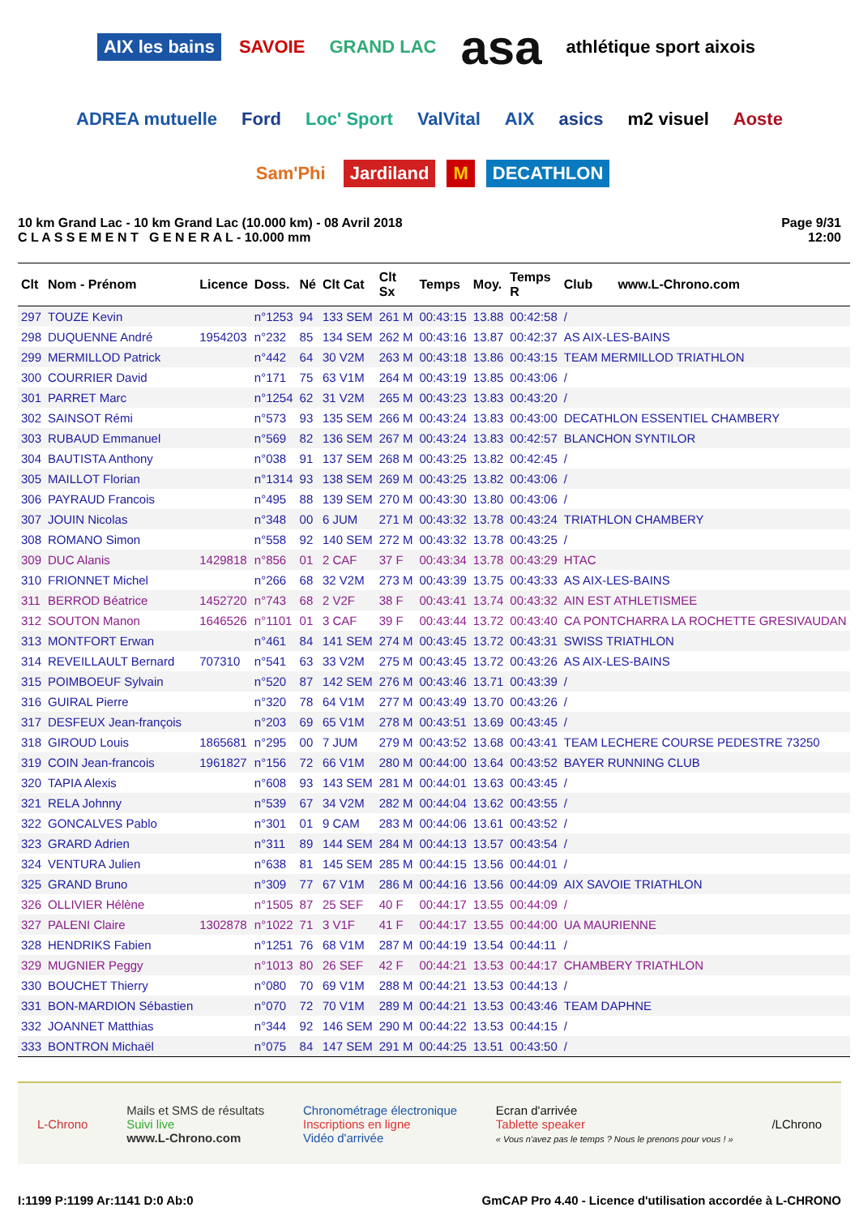AIX les bains SAVOIE GRAND LAC asa athlétique sport aixois ADREA mutuelle Ford Loc' Sport ValVital AIX asics m2 visuel Aoste Sam'Phi Jardiland M DECATHLON
10 km Grand Lac - 10 km Grand Lac (10.000 km) - 08 Avril 2018
C L A S S E M E N T G E N E R A L - 10.000 mm
Page 9/31
12:00
| Clt | Nom - Prénom | Licence | Doss. | Né | Clt Cat | Clt Sx | Temps | Moy. | Temps R | Club www.L-Chrono.com |
| --- | --- | --- | --- | --- | --- | --- | --- | --- | --- | --- |
| 297 | TOUZE Kevin | | n°1253 | 94 | 133 SEM | 261 M | 00:43:15 | 13.88 | 00:42:58 | / |
| 298 | DUQUENNE André | 1954203 | n°232 | 85 | 134 SEM | 262 M | 00:43:16 | 13.87 | 00:42:37 | AS AIX-LES-BAINS |
| 299 | MERMILLOD Patrick | | n°442 | 64 | 30 V2M | 263 M | 00:43:18 | 13.86 | 00:43:15 | TEAM MERMILLOD TRIATHLON |
| 300 | COURRIER David | | n°171 | 75 | 63 V1M | 264 M | 00:43:19 | 13.85 | 00:43:06 | / |
| 301 | PARRET Marc | | n°1254 | 62 | 31 V2M | 265 M | 00:43:23 | 13.83 | 00:43:20 | / |
| 302 | SAINSOT Rémi | | n°573 | 93 | 135 SEM | 266 M | 00:43:24 | 13.83 | 00:43:00 | DECATHLON ESSENTIEL CHAMBERY |
| 303 | RUBAUD Emmanuel | | n°569 | 82 | 136 SEM | 267 M | 00:43:24 | 13.83 | 00:42:57 | BLANCHON SYNTILOR |
| 304 | BAUTISTA Anthony | | n°038 | 91 | 137 SEM | 268 M | 00:43:25 | 13.82 | 00:42:45 | / |
| 305 | MAILLOT Florian | | n°1314 | 93 | 138 SEM | 269 M | 00:43:25 | 13.82 | 00:43:06 | / |
| 306 | PAYRAUD Francois | | n°495 | 88 | 139 SEM | 270 M | 00:43:30 | 13.80 | 00:43:06 | / |
| 307 | JOUIN Nicolas | | n°348 | 00 | 6 JUM | 271 M | 00:43:32 | 13.78 | 00:43:24 | TRIATHLON CHAMBERY |
| 308 | ROMANO Simon | | n°558 | 92 | 140 SEM | 272 M | 00:43:32 | 13.78 | 00:43:25 | / |
| 309 | DUC Alanis | 1429818 | n°856 | 01 | 2 CAF | 37 F | 00:43:34 | 13.78 | 00:43:29 | HTAC |
| 310 | FRIONNET Michel | | n°266 | 68 | 32 V2M | 273 M | 00:43:39 | 13.75 | 00:43:33 | AS AIX-LES-BAINS |
| 311 | BERROD Béatrice | 1452720 | n°743 | 68 | 2 V2F | 38 F | 00:43:41 | 13.74 | 00:43:32 | AIN EST ATHLETISMEE |
| 312 | SOUTON Manon | 1646526 | n°1101 | 01 | 3 CAF | 39 F | 00:43:44 | 13.72 | 00:43:40 | CA PONTCHARRA LA ROCHETTE GRESIVAUDAN |
| 313 | MONTFORT Erwan | | n°461 | 84 | 141 SEM | 274 M | 00:43:45 | 13.72 | 00:43:31 | SWISS TRIATHLON |
| 314 | REVEILLAULT Bernard | 707310 | n°541 | 63 | 33 V2M | 275 M | 00:43:45 | 13.72 | 00:43:26 | AS AIX-LES-BAINS |
| 315 | POIMBOEUF Sylvain | | n°520 | 87 | 142 SEM | 276 M | 00:43:46 | 13.71 | 00:43:39 | / |
| 316 | GUIRAL Pierre | | n°320 | 78 | 64 V1M | 277 M | 00:43:49 | 13.70 | 00:43:26 | / |
| 317 | DESFEUX Jean-françois | | n°203 | 69 | 65 V1M | 278 M | 00:43:51 | 13.69 | 00:43:45 | / |
| 318 | GIROUD Louis | 1865681 | n°295 | 00 | 7 JUM | 279 M | 00:43:52 | 13.68 | 00:43:41 | TEAM LECHERE COURSE PEDESTRE 73250 |
| 319 | COIN Jean-francois | 1961827 | n°156 | 72 | 66 V1M | 280 M | 00:44:00 | 13.64 | 00:43:52 | BAYER RUNNING CLUB |
| 320 | TAPIA Alexis | | n°608 | 93 | 143 SEM | 281 M | 00:44:01 | 13.63 | 00:43:45 | / |
| 321 | RELA Johnny | | n°539 | 67 | 34 V2M | 282 M | 00:44:04 | 13.62 | 00:43:55 | / |
| 322 | GONCALVES Pablo | | n°301 | 01 | 9 CAM | 283 M | 00:44:06 | 13.61 | 00:43:52 | / |
| 323 | GRARD Adrien | | n°311 | 89 | 144 SEM | 284 M | 00:44:13 | 13.57 | 00:43:54 | / |
| 324 | VENTURA Julien | | n°638 | 81 | 145 SEM | 285 M | 00:44:15 | 13.56 | 00:44:01 | / |
| 325 | GRAND Bruno | | n°309 | 77 | 67 V1M | 286 M | 00:44:16 | 13.56 | 00:44:09 | AIX SAVOIE TRIATHLON |
| 326 | OLLIVIER Hélène | | n°1505 | 87 | 25 SEF | 40 F | 00:44:17 | 13.55 | 00:44:09 | / |
| 327 | PALENI Claire | 1302878 | n°1022 | 71 | 3 V1F | 41 F | 00:44:17 | 13.55 | 00:44:00 | UA MAURIENNE |
| 328 | HENDRIKS Fabien | | n°1251 | 76 | 68 V1M | 287 M | 00:44:19 | 13.54 | 00:44:11 | / |
| 329 | MUGNIER Peggy | | n°1013 | 80 | 26 SEF | 42 F | 00:44:21 | 13.53 | 00:44:17 | CHAMBERY TRIATHLON |
| 330 | BOUCHET Thierry | | n°080 | 70 | 69 V1M | 288 M | 00:44:21 | 13.53 | 00:44:13 | / |
| 331 | BON-MARDION Sébastien | | n°070 | 72 | 70 V1M | 289 M | 00:44:21 | 13.53 | 00:43:46 | TEAM DAPHNE |
| 332 | JOANNET Matthias | | n°344 | 92 | 146 SEM | 290 M | 00:44:22 | 13.53 | 00:44:15 | / |
| 333 | BONTRON Michaël | | n°075 | 84 | 147 SEM | 291 M | 00:44:25 | 13.51 | 00:43:50 | / |
L-Chrono
Mails et SMS de résultats
Suivi live
www.L-Chrono.com
Chronométrage électronique
Inscriptions en ligne
Vidéo d'arrivée
Ecran d'arrivée
Tablette speaker
« Vous n'avez pas le temps ? Nous le prenons pour vous ! »
/LChrono
I:1199 P:1199 Ar:1141 D:0 Ab:0 GmCAP Pro 4.40 - Licence d'utilisation accordée à L-CHRONO